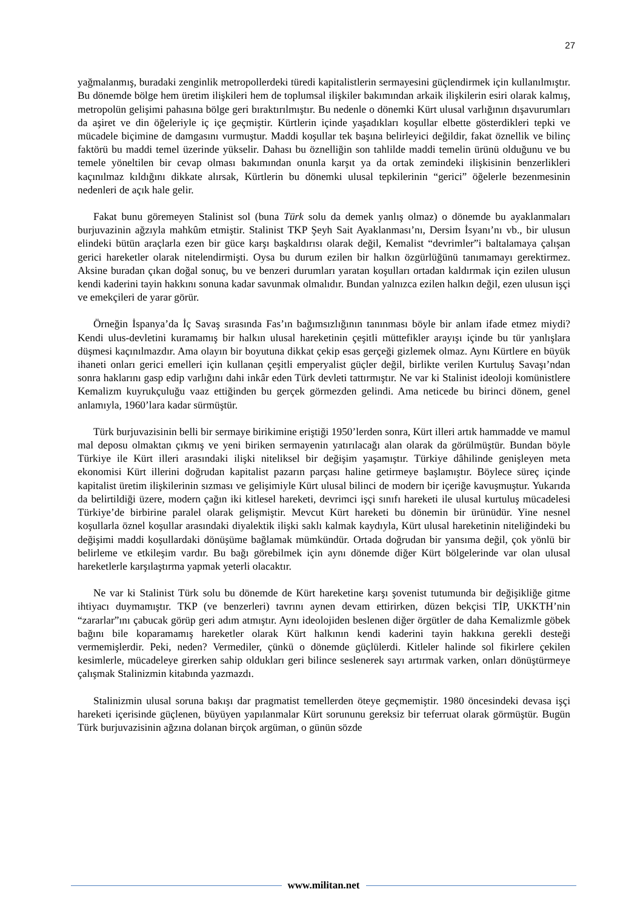27
yağmalanmış, buradaki zenginlik metropollerdeki türedi kapitalistlerin sermayesini güçlendirmek için kullanılmıştır. Bu dönemde bölge hem üretim ilişkileri hem de toplumsal ilişkiler bakımından arkaik ilişkilerin esiri olarak kalmış, metropolün gelişimi pahasına bölge geri bıraktırılmıştır. Bu nedenle o dönemki Kürt ulusal varlığının dışavurumları da aşiret ve din öğeleriyle iç içe geçmiştir. Kürtlerin içinde yaşadıkları koşullar elbette gösterdikleri tepki ve mücadele biçimine de damgasını vurmuştur. Maddi koşullar tek başına belirleyici değildir, fakat öznellik ve bilinç faktörü bu maddi temel üzerinde yükselir. Dahası bu öznelliğin son tahlilde maddi temelin ürünü olduğunu ve bu temele yöneltilen bir cevap olması bakımından onunla karşıt ya da ortak zemindeki ilişkisinin benzerlikleri kaçınılmaz kıldığını dikkate alırsak, Kürtlerin bu dönemki ulusal tepkilerinin “gerici” öğelerle bezenmesinin nedenleri de açık hale gelir.
Fakat bunu göremeyen Stalinist sol (buna Türk solu da demek yanlış olmaz) o dönemde bu ayaklanmaları burjuvazinin ağzıyla mahkûm etmiştir. Stalinist TKP Şeyh Sait Ayaklanması’nı, Dersim İsyanı’nı vb., bir ulusun elindeki bütün araçlarla ezen bir güce karşı başkaldırısı olarak değil, Kemalist “devrimler”i baltalamaya çalışan gerici hareketler olarak nitelendirmişti. Oysa bu durum ezilen bir halkın özgürlüğünü tanımamayı gerektirmez. Aksine buradan çıkan doğal sonuç, bu ve benzeri durumları yaratan koşulları ortadan kaldırmak için ezilen ulusun kendi kaderini tayin hakkını sonuna kadar savunmak olmalıdır. Bundan yalnızca ezilen halkın değil, ezen ulusun işçi ve emekçileri de yarar görür.
Örneğin İspanya’da İç Savaş sırasında Fas’ın bağımsızlığının tanınması böyle bir anlam ifade etmez miydi? Kendi ulus-devletini kuramamış bir halkın ulusal hareketinin çeşitli müttefikler arayışı içinde bu tür yanlışlara düşmesi kaçınılmazdır. Ama olayın bir boyutuna dikkat çekip esas gerçeği gizlemek olmaz. Aynı Kürtlere en büyük ihaneti onları gerici emelleri için kullanan çeşitli emperyalist güçler değil, birlikte verilen Kurtuluş Savaşı’ndan sonra haklarını gasp edip varlığını dahi inkâr eden Türk devleti tattırmıştır. Ne var ki Stalinist ideoloji komünistlere Kemalizm kuyrukçuluğu vaaz ettiğinden bu gerçek görmezden gelindi. Ama neticede bu birinci dönem, genel anlamıyla, 1960’lara kadar sürmüştür.
Türk burjuvazisinin belli bir sermaye birikimine eriştiği 1950’lerden sonra, Kürt illeri artık hammadde ve mamul mal deposu olmaktan çıkmış ve yeni biriken sermayenin yatırılacağı alan olarak da görülmüştür. Bundan böyle Türkiye ile Kürt illeri arasındaki ilişki niteliksel bir değişim yaşamıştır. Türkiye dâhilinde genişleyen meta ekonomisi Kürt illerini doğrudan kapitalist pazarın parçası haline getirmeye başlamıştır. Böylece süreç içinde kapitalist üretim ilişkilerinin sızması ve gelişimiyle Kürt ulusal bilinci de modern bir içeriğe kavuşmuştur. Yukarıda da belirtildiği üzere, modern çağın iki kitlesel hareketi, devrimci işçi sınıfı hareketi ile ulusal kurtuluş mücadelesi Türkiye’de birbirine paralel olarak gelişmiştir. Mevcut Kürt hareketi bu dönemin bir ürünüdür. Yine nesnel koşullarla öznel koşullar arasındaki diyalektik ilişki saklı kalmak kaydıyla, Kürt ulusal hareketinin niteliğindeki bu değişimi maddi koşullardaki dönüşüme bağlamak mümkündür. Ortada doğrudan bir yansıma değil, çok yönlü bir belirleme ve etkileşim vardır. Bu bağı görebilmek için aynı dönemde diğer Kürt bölgelerinde var olan ulusal hareketlerle karşılaştırma yapmak yeterli olacaktır.
Ne var ki Stalinist Türk solu bu dönemde de Kürt hareketine karşı şovenist tutumunda bir değişikliğe gitme ihtiyacı duymamıştır. TKP (ve benzerleri) tavrını aynen devam ettirirken, düzen bekçisi TİP, UKKTH’nin “zararlar”ını çabucak görüp geri adım atmıştır. Aynı ideolojiden beslenen diğer örgütler de daha Kemalizmle göbek bağını bile koparamamış hareketler olarak Kürt halkının kendi kaderini tayin hakkına gerekli desteği vermemişlerdir. Peki, neden? Vermediler, çünkü o dönemde güçlülerdi. Kitleler halinde sol fikirlere çekilen kesimlerle, mücadeleye girerken sahip oldukları geri bilince seslenerek sayı artırmak varken, onları dönüştürmeye çalışmak Stalinizmin kitabında yazmazdı.
Stalinizmin ulusal soruna bakışı dar pragmatist temellerden öteye geçmemiştir. 1980 öncesindeki devasa işçi hareketi içerisinde güçlenen, büyüyen yapılanmalar Kürt sorununu gereksiz bir teferruat olarak görmüştür. Bugün Türk burjuvazisinin ağzına dolanan birçok argüman, o günün sözde
www.militan.net